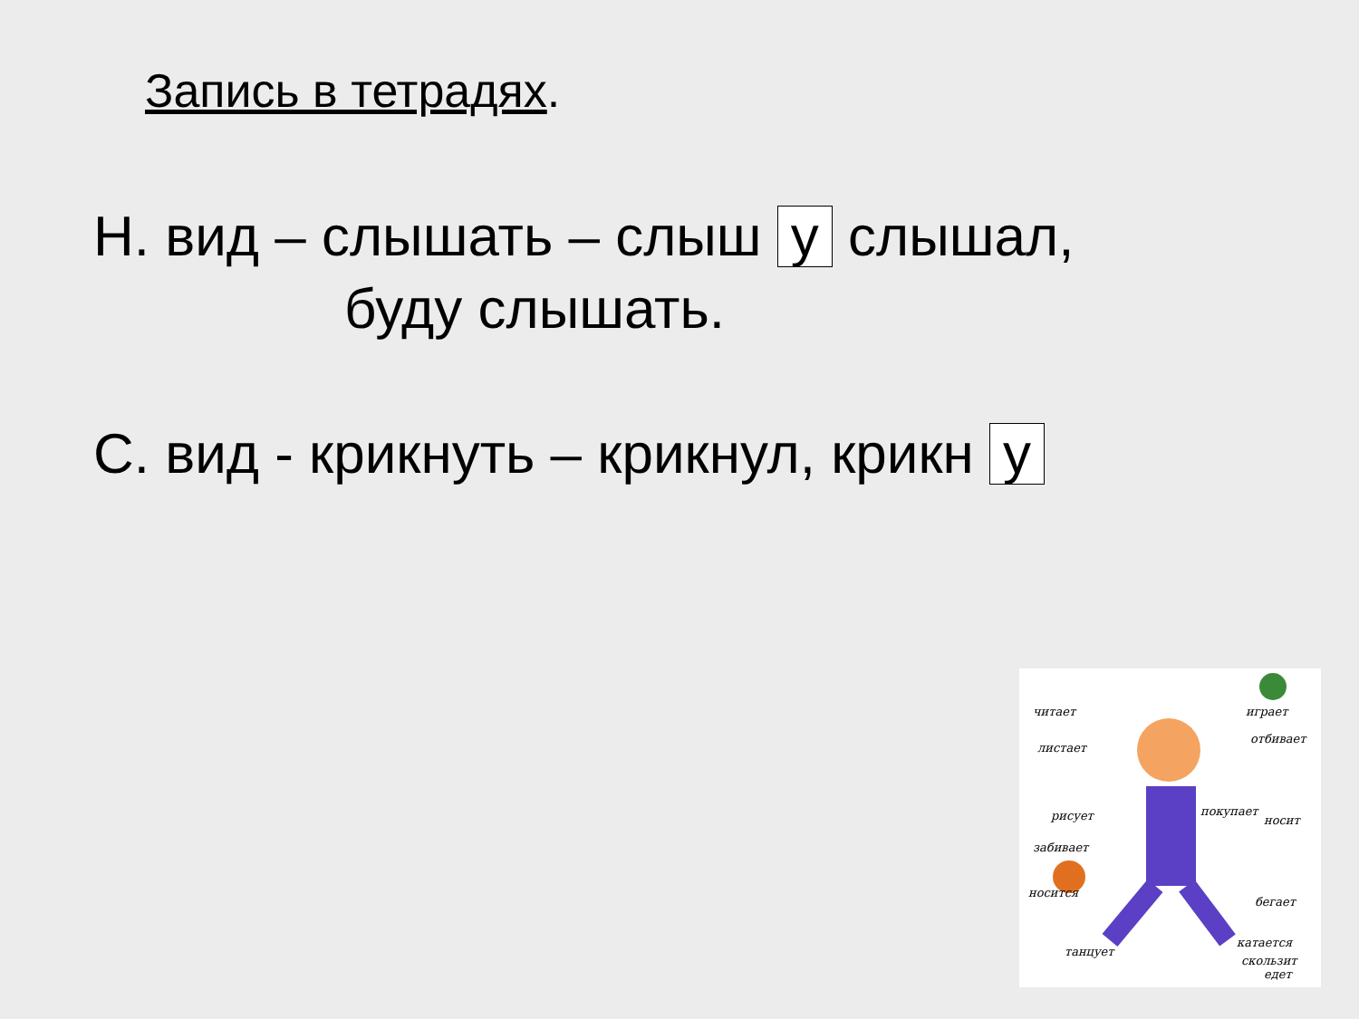Запись в тетрадях.
Н. вид – слышать – слыш у слышал,
буду слышать.
С. вид - крикнуть – крикнул, крикн у
читает
листает
рисует
забивает
носится
танцует
играет
отбивает
покупает
носит
бегает
катается
скользит
едет